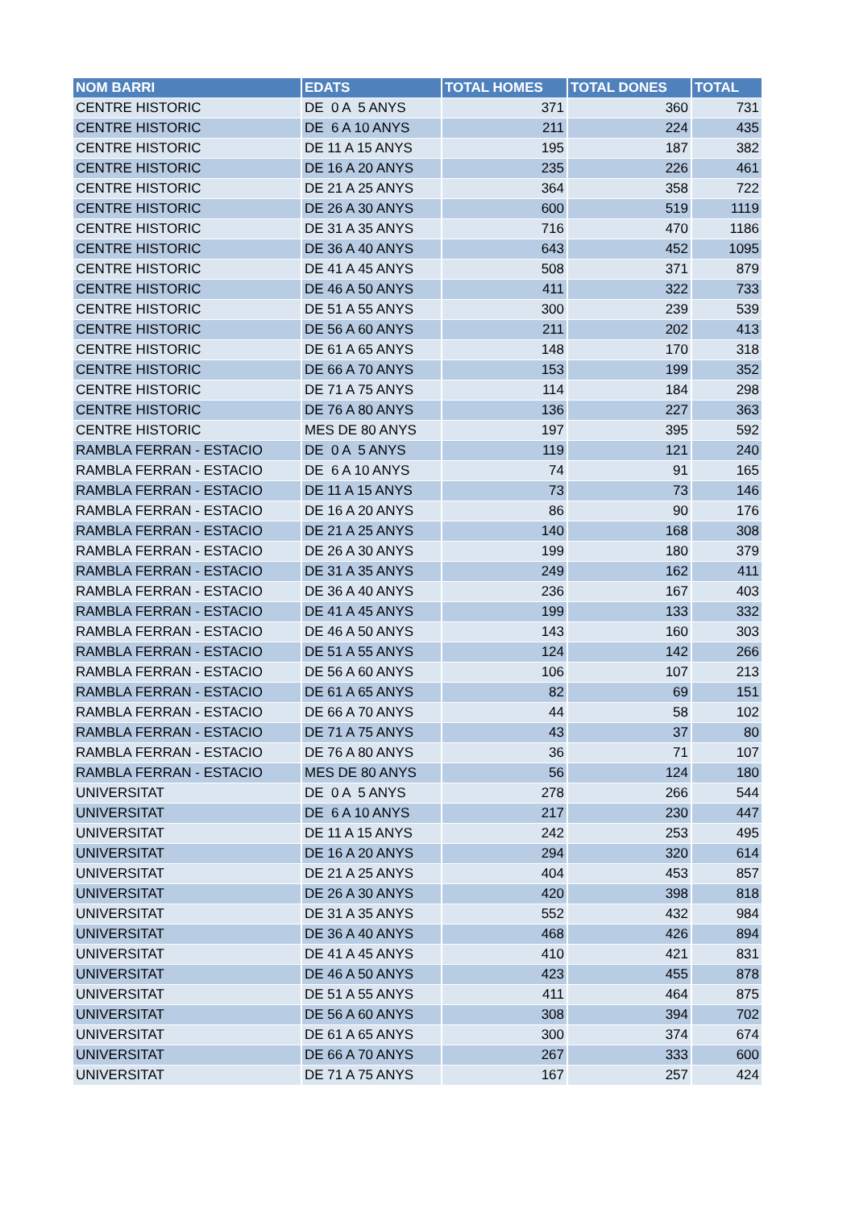| NOM BARRI | EDATS | TOTAL HOMES | TOTAL DONES | TOTAL |
| --- | --- | --- | --- | --- |
| CENTRE HISTORIC | DE 0 A 5 ANYS | 371 | 360 | 731 |
| CENTRE HISTORIC | DE 6 A 10 ANYS | 211 | 224 | 435 |
| CENTRE HISTORIC | DE 11 A 15 ANYS | 195 | 187 | 382 |
| CENTRE HISTORIC | DE 16 A 20 ANYS | 235 | 226 | 461 |
| CENTRE HISTORIC | DE 21 A 25 ANYS | 364 | 358 | 722 |
| CENTRE HISTORIC | DE 26 A 30 ANYS | 600 | 519 | 1119 |
| CENTRE HISTORIC | DE 31 A 35 ANYS | 716 | 470 | 1186 |
| CENTRE HISTORIC | DE 36 A 40 ANYS | 643 | 452 | 1095 |
| CENTRE HISTORIC | DE 41 A 45 ANYS | 508 | 371 | 879 |
| CENTRE HISTORIC | DE 46 A 50 ANYS | 411 | 322 | 733 |
| CENTRE HISTORIC | DE 51 A 55 ANYS | 300 | 239 | 539 |
| CENTRE HISTORIC | DE 56 A 60 ANYS | 211 | 202 | 413 |
| CENTRE HISTORIC | DE 61 A 65 ANYS | 148 | 170 | 318 |
| CENTRE HISTORIC | DE 66 A 70 ANYS | 153 | 199 | 352 |
| CENTRE HISTORIC | DE 71 A 75 ANYS | 114 | 184 | 298 |
| CENTRE HISTORIC | DE 76 A 80 ANYS | 136 | 227 | 363 |
| CENTRE HISTORIC | MES DE 80 ANYS | 197 | 395 | 592 |
| RAMBLA FERRAN - ESTACIO | DE 0 A 5 ANYS | 119 | 121 | 240 |
| RAMBLA FERRAN - ESTACIO | DE 6 A 10 ANYS | 74 | 91 | 165 |
| RAMBLA FERRAN - ESTACIO | DE 11 A 15 ANYS | 73 | 73 | 146 |
| RAMBLA FERRAN - ESTACIO | DE 16 A 20 ANYS | 86 | 90 | 176 |
| RAMBLA FERRAN - ESTACIO | DE 21 A 25 ANYS | 140 | 168 | 308 |
| RAMBLA FERRAN - ESTACIO | DE 26 A 30 ANYS | 199 | 180 | 379 |
| RAMBLA FERRAN - ESTACIO | DE 31 A 35 ANYS | 249 | 162 | 411 |
| RAMBLA FERRAN - ESTACIO | DE 36 A 40 ANYS | 236 | 167 | 403 |
| RAMBLA FERRAN - ESTACIO | DE 41 A 45 ANYS | 199 | 133 | 332 |
| RAMBLA FERRAN - ESTACIO | DE 46 A 50 ANYS | 143 | 160 | 303 |
| RAMBLA FERRAN - ESTACIO | DE 51 A 55 ANYS | 124 | 142 | 266 |
| RAMBLA FERRAN - ESTACIO | DE 56 A 60 ANYS | 106 | 107 | 213 |
| RAMBLA FERRAN - ESTACIO | DE 61 A 65 ANYS | 82 | 69 | 151 |
| RAMBLA FERRAN - ESTACIO | DE 66 A 70 ANYS | 44 | 58 | 102 |
| RAMBLA FERRAN - ESTACIO | DE 71 A 75 ANYS | 43 | 37 | 80 |
| RAMBLA FERRAN - ESTACIO | DE 76 A 80 ANYS | 36 | 71 | 107 |
| RAMBLA FERRAN - ESTACIO | MES DE 80 ANYS | 56 | 124 | 180 |
| UNIVERSITAT | DE 0 A 5 ANYS | 278 | 266 | 544 |
| UNIVERSITAT | DE 6 A 10 ANYS | 217 | 230 | 447 |
| UNIVERSITAT | DE 11 A 15 ANYS | 242 | 253 | 495 |
| UNIVERSITAT | DE 16 A 20 ANYS | 294 | 320 | 614 |
| UNIVERSITAT | DE 21 A 25 ANYS | 404 | 453 | 857 |
| UNIVERSITAT | DE 26 A 30 ANYS | 420 | 398 | 818 |
| UNIVERSITAT | DE 31 A 35 ANYS | 552 | 432 | 984 |
| UNIVERSITAT | DE 36 A 40 ANYS | 468 | 426 | 894 |
| UNIVERSITAT | DE 41 A 45 ANYS | 410 | 421 | 831 |
| UNIVERSITAT | DE 46 A 50 ANYS | 423 | 455 | 878 |
| UNIVERSITAT | DE 51 A 55 ANYS | 411 | 464 | 875 |
| UNIVERSITAT | DE 56 A 60 ANYS | 308 | 394 | 702 |
| UNIVERSITAT | DE 61 A 65 ANYS | 300 | 374 | 674 |
| UNIVERSITAT | DE 66 A 70 ANYS | 267 | 333 | 600 |
| UNIVERSITAT | DE 71 A 75 ANYS | 167 | 257 | 424 |